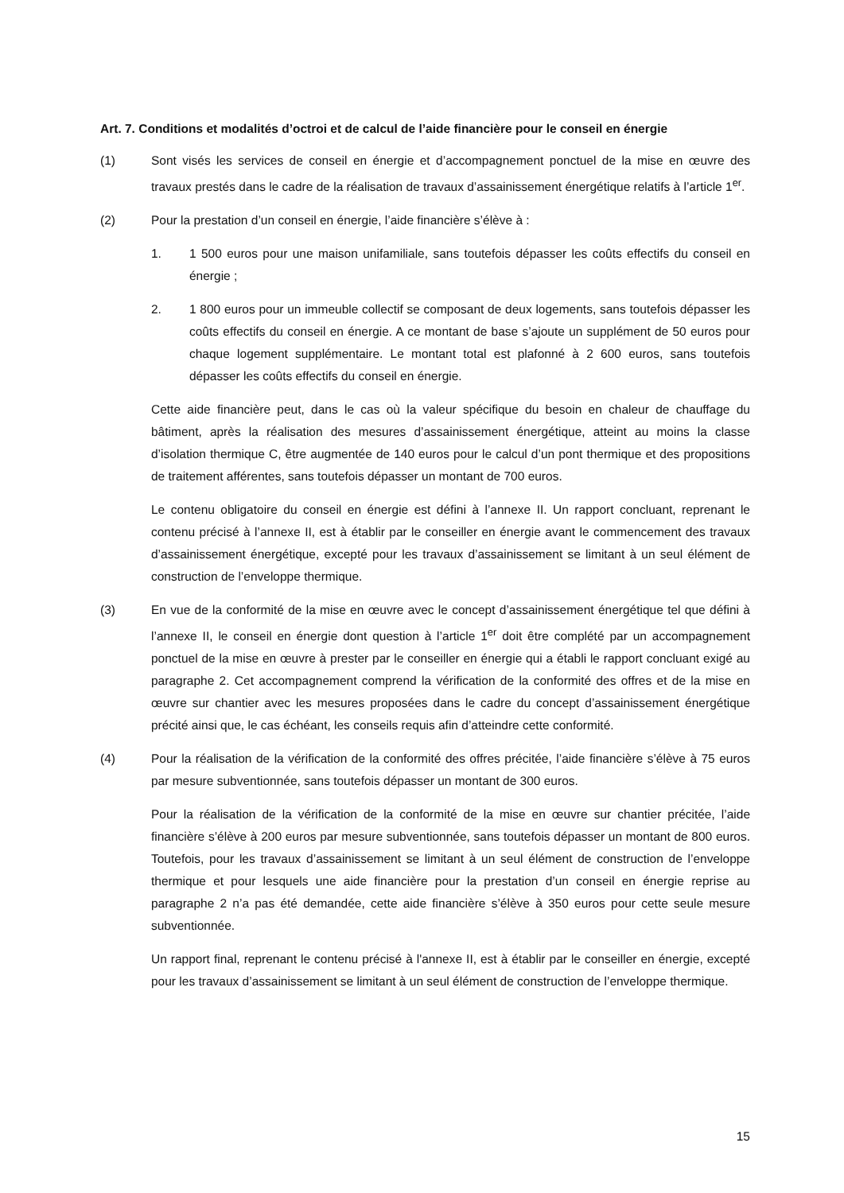Art. 7. Conditions et modalités d’octroi et de calcul de l’aide financière pour le conseil en énergie
(1) Sont visés les services de conseil en énergie et d’accompagnement ponctuel de la mise en œuvre des travaux prestés dans le cadre de la réalisation de travaux d’assainissement énergétique relatifs à l’article 1<sup>er</sup>.
(2) Pour la prestation d’un conseil en énergie, l’aide financière s’élève à :
1. 1 500 euros pour une maison unifamiliale, sans toutefois dépasser les coûts effectifs du conseil en énergie ;
2. 1 800 euros pour un immeuble collectif se composant de deux logements, sans toutefois dépasser les coûts effectifs du conseil en énergie. A ce montant de base s’ajoute un supplément de 50 euros pour chaque logement supplémentaire. Le montant total est plafonné à 2 600 euros, sans toutefois dépasser les coûts effectifs du conseil en énergie.
Cette aide financière peut, dans le cas où la valeur spécifique du besoin en chaleur de chauffage du bâtiment, après la réalisation des mesures d’assainissement énergétique, atteint au moins la classe d’isolation thermique C, être augmentée de 140 euros pour le calcul d’un pont thermique et des propositions de traitement afférentes, sans toutefois dépasser un montant de 700 euros.
Le contenu obligatoire du conseil en énergie est défini à l’annexe II. Un rapport concluant, reprenant le contenu précisé à l’annexe II, est à établir par le conseiller en énergie avant le commencement des travaux d’assainissement énergétique, excepté pour les travaux d’assainissement se limitant à un seul élément de construction de l’enveloppe thermique.
(3) En vue de la conformité de la mise en œuvre avec le concept d’assainissement énergétique tel que défini à l’annexe II, le conseil en énergie dont question à l’article 1<sup>er</sup> doit être complété par un accompagnement ponctuel de la mise en œuvre à prester par le conseiller en énergie qui a établi le rapport concluant exigé au paragraphe 2. Cet accompagnement comprend la vérification de la conformité des offres et de la mise en œuvre sur chantier avec les mesures proposées dans le cadre du concept d’assainissement énergétique précité ainsi que, le cas échéant, les conseils requis afin d’atteindre cette conformité.
(4) Pour la réalisation de la vérification de la conformité des offres précitée, l’aide financière s’élève à 75 euros par mesure subventionnée, sans toutefois dépasser un montant de 300 euros.
Pour la réalisation de la vérification de la conformité de la mise en œuvre sur chantier précitée, l’aide financière s’élève à 200 euros par mesure subventionnée, sans toutefois dépasser un montant de 800 euros. Toutefois, pour les travaux d’assainissement se limitant à un seul élément de construction de l’enveloppe thermique et pour lesquels une aide financière pour la prestation d’un conseil en énergie reprise au paragraphe 2 n’a pas été demandée, cette aide financière s’élève à 350 euros pour cette seule mesure subventionnée.
Un rapport final, reprenant le contenu précisé à l'annexe II, est à établir par le conseiller en énergie, excepté pour les travaux d’assainissement se limitant à un seul élément de construction de l’enveloppe thermique.
15